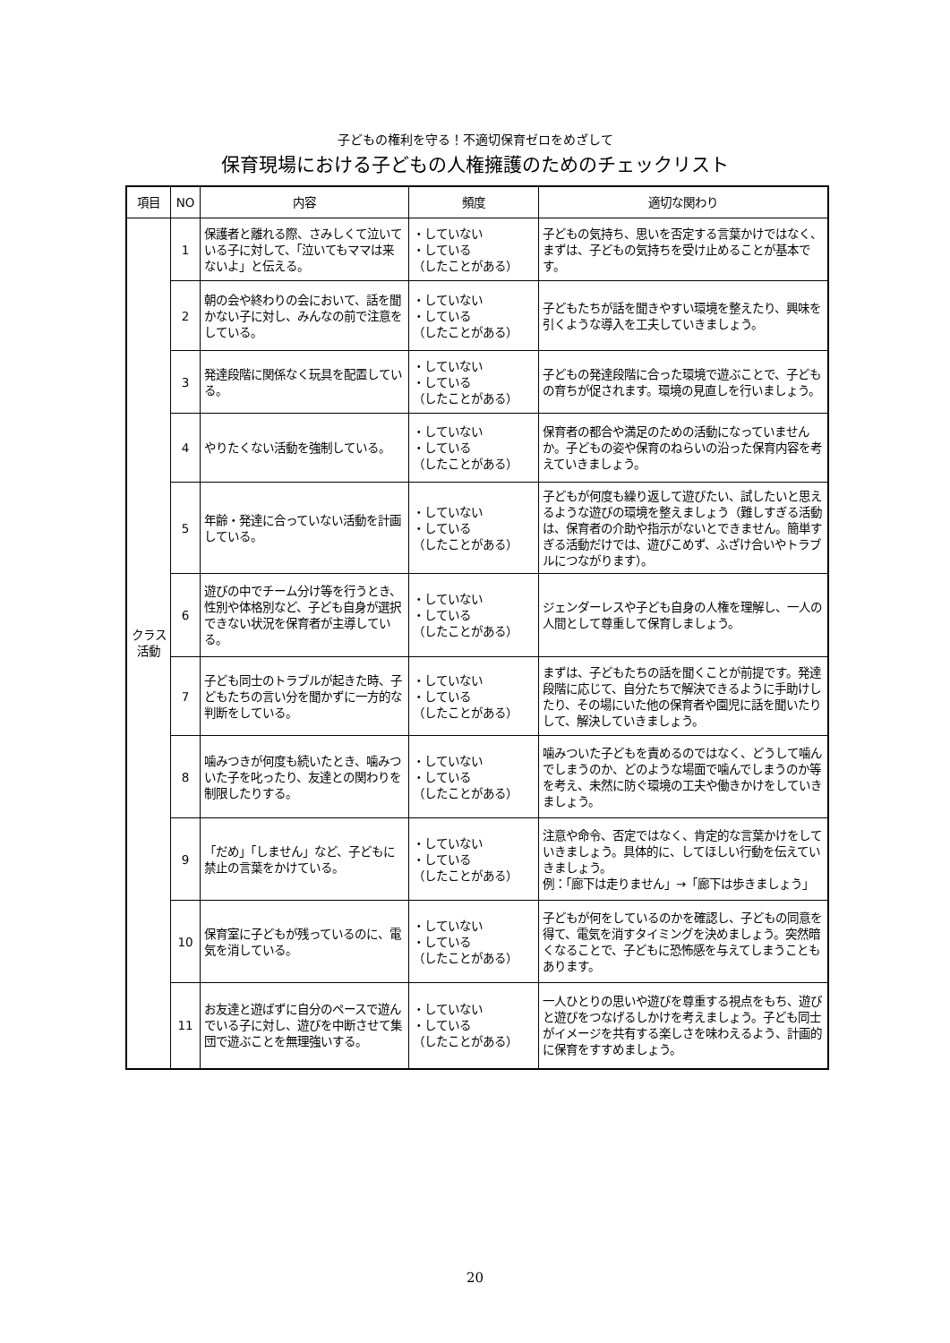子どもの権利を守る！不適切保育ゼロをめざして
保育現場における子どもの人権擁護のためのチェックリスト
| 項目 | NO | 内容 | 頻度 | 適切な関わり |
| --- | --- | --- | --- | --- |
| クラス 活動 | 1 | 保護者と離れる際、さみしくて泣いている子に対して、「泣いてもママは来ないよ」と伝える。 | ・していない ・している （したことがある） | 子どもの気持ち、思いを否定する言葉かけではなく、まずは、子どもの気持ちを受け止めることが基本です。 |
| | 2 | 朝の会や終わりの会において、話を聞かない子に対し、みんなの前で注意をしている。 | ・していない ・している （したことがある） | 子どもたちが話を聞きやすい環境を整えたり、興味を引くような導入を工夫していきましょう。 |
| | 3 | 発達段階に関係なく玩具を配置している。 | ・していない ・している （したことがある） | 子どもの発達段階に合った環境で遊ぶことで、子どもの育ちが促されます。環境の見直しを行いましょう。 |
| | 4 | やりたくない活動を強制している。 | ・していない ・している （したことがある） | 保育者の都合や満足のための活動になっていませんか。子どもの姿や保育のねらいの沿った保育内容を考えていきましょう。 |
| | 5 | 年齢・発達に合っていない活動を計画している。 | ・していない ・している （したことがある） | 子どもが何度も繰り返して遊びたい、試したいと思えるような遊びの環境を整えましょう（難しすぎる活動は、保育者の介助や指示がないとできません。簡単すぎる活動だけでは、遊びこめず、ふざけ合いやトラブルにつながります）。 |
| | 6 | 遊びの中でチーム分け等を行うとき、性別や体格別など、子ども自身が選択できない状況を保育者が主導している。 | ・していない ・している （したことがある） | ジェンダーレスや子ども自身の人権を理解し、一人の人間として尊重して保育しましょう。 |
| | 7 | 子ども同士のトラブルが起きた時、子どもたちの言い分を聞かずに一方的な判断をしている。 | ・していない ・している （したことがある） | まずは、子どもたちの話を聞くことが前提です。発達段階に応じて、自分たちで解決できるように手助けしたり、その場にいた他の保育者や園児に話を聞いたりして、解決していきましょう。 |
| | 8 | 噛みつきが何度も続いたとき、噛みついた子を叱ったり、友達との関わりを制限したりする。 | ・していない ・している （したことがある） | 噛みついた子どもを責めるのではなく、どうして噛んでしまうのか、どのような場面で噛んでしまうのか等を考え、未然に防ぐ環境の工夫や働きかけをしていきましょう。 |
| | 9 | 「だめ」「しません」など、子どもに禁止の言葉をかけている。 | ・していない ・している （したことがある） | 注意や命令、否定ではなく、肯定的な言葉かけをしていきましょう。具体的に、してほしい行動を伝えていきましょう。 例：「廊下は走りません」→「廊下は歩きましょう」 |
| | 10 | 保育室に子どもが残っているのに、電気を消している。 | ・していない ・している （したことがある） | 子どもが何をしているのかを確認し、子どもの同意を得て、電気を消すタイミングを決めましょう。突然暗くなることで、子どもに恐怖感を与えてしまうこともあります。 |
| | 11 | お友達と遊ばずに自分のペースで遊んでいる子に対し、遊びを中断させて集団で遊ぶことを無理強いする。 | ・していない ・している （したことがある） | 一人ひとりの思いや遊びを尊重する視点をもち、遊びと遊びをつなげるしかけを考えましょう。子ども同士がイメージを共有する楽しさを味わえるよう、計画的に保育をすすめましょう。 |
20